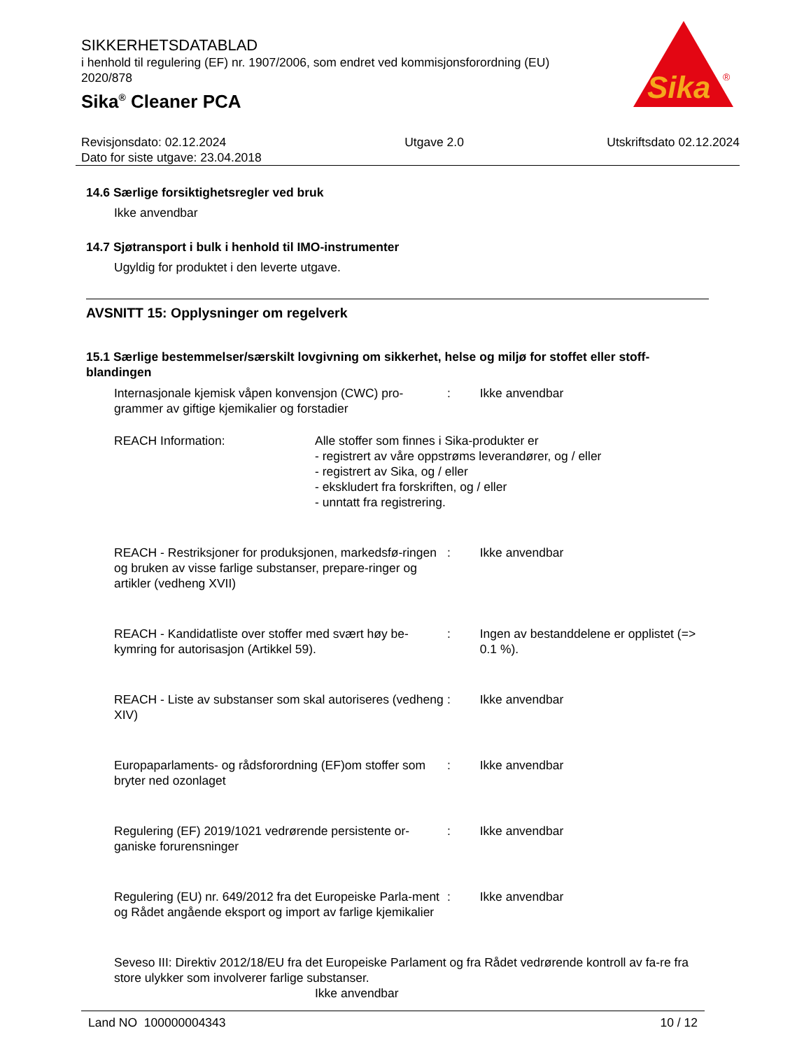SIKKERHETSDATABLAD
i henhold til regulering (EF) nr. 1907/2006, som endret ved kommisjonsforordning (EU) 2020/878
Sika<sup>®</sup> Cleaner PCA
Sika
®
Revisjonsdato: 02.12.2024
Dato for siste utgave: 23.04.2018
Utgave 2.0 Utskriftsdato 02.12.2024
14.6 Særlige forsiktighetsregler ved bruk
Ikke anvendbar
14.7 Sjøtransport i bulk i henhold til IMO-instrumenter
Ugyldig for produktet i den leverte utgave.
AVSNITT 15: Opplysninger om regelverk
15.1 Særlige bestemmelser/særskilt lovgivning om sikkerhet, helse og miljø for stoffet eller stoff-blandingen
Internasjonale kjemisk våpen konvensjon (CWC) pro-grammer av giftige kjemikalier og forstadier
: Ikke anvendbar
REACH Information: Alle stoffer som finnes i Sika-produkter er
- registrert av våre oppstrøms leverandører, og / eller
- registrert av Sika, og / eller
- ekskludert fra forskriften, og / eller
- unntatt fra registrering.
REACH - Restriksjoner for produksjonen, markedsfø-ringen og bruken av visse farlige substanser, prepare-ringer og artikler (vedheng XVII)
: Ikke anvendbar
REACH - Kandidatliste over stoffer med svært høy be-kymring for autorisasjon (Artikkel 59).
: Ingen av bestanddelene er opplistet (=> 0.1 %).
REACH - Liste av substanser som skal autoriseres (vedheng XIV)
: Ikke anvendbar
Europaparlaments- og rådsforordning (EF)om stoffer som bryter ned ozonlaget
: Ikke anvendbar
Regulering (EF) 2019/1021 vedrørende persistente or-ganiske forurensninger
: Ikke anvendbar
Regulering (EU) nr. 649/2012 fra det Europeiske Parla-ment og Rådet angående eksport og import av farlige kjemikalier
: Ikke anvendbar
Seveso III: Direktiv 2012/18/EU fra det Europeiske Parlament og fra Rådet vedrørende kontroll av fa-re fra store ulykker som involverer farlige substanser.
Ikke anvendbar
Land NO 100000004343 10 / 12